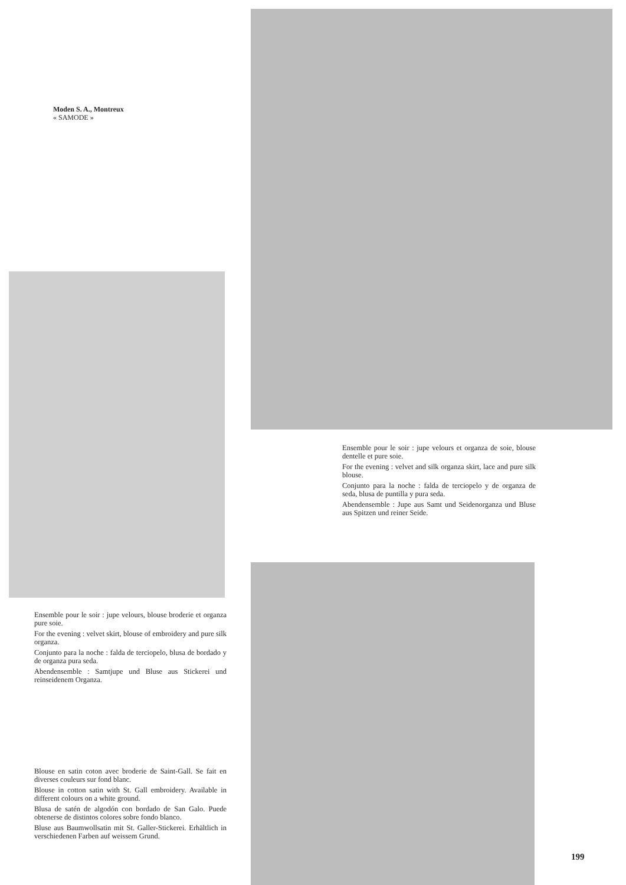Moden S. A., Montreux
« SAMODE »
Ensemble pour le soir : jupe velours et organza de soie, blouse dentelle et pure soie.
For the evening : velvet and silk organza skirt, lace and pure silk blouse.
Conjunto para la noche : falda de terciopelo y de organza de seda, blusa de puntilla y pura seda.
Abendensemble : Jupe aus Samt und Seidenorganza und Bluse aus Spitzen und reiner Seide.
Ensemble pour le soir : jupe velours, blouse broderie et organza pure soie.
For the evening : velvet skirt, blouse of embroidery and pure silk organza.
Conjunto para la noche : falda de terciopelo, blusa de bordado y de organza pura seda.
Abendensemble : Samtjupe und Bluse aus Stickerei und reinseidenem Organza.
Blouse en satin coton avec broderie de Saint-Gall. Se fait en diverses couleurs sur fond blanc.
Blouse in cotton satin with St. Gall embroidery. Available in different colours on a white ground.
Blusa de satén de algodón con bordado de San Galo. Puede obtenerse de distintos colores sobre fondo blanco.
Bluse aus Baumwollsatin mit St. Galler-Stickerei. Erhältlich in verschiedenen Farben auf weissem Grund.
199